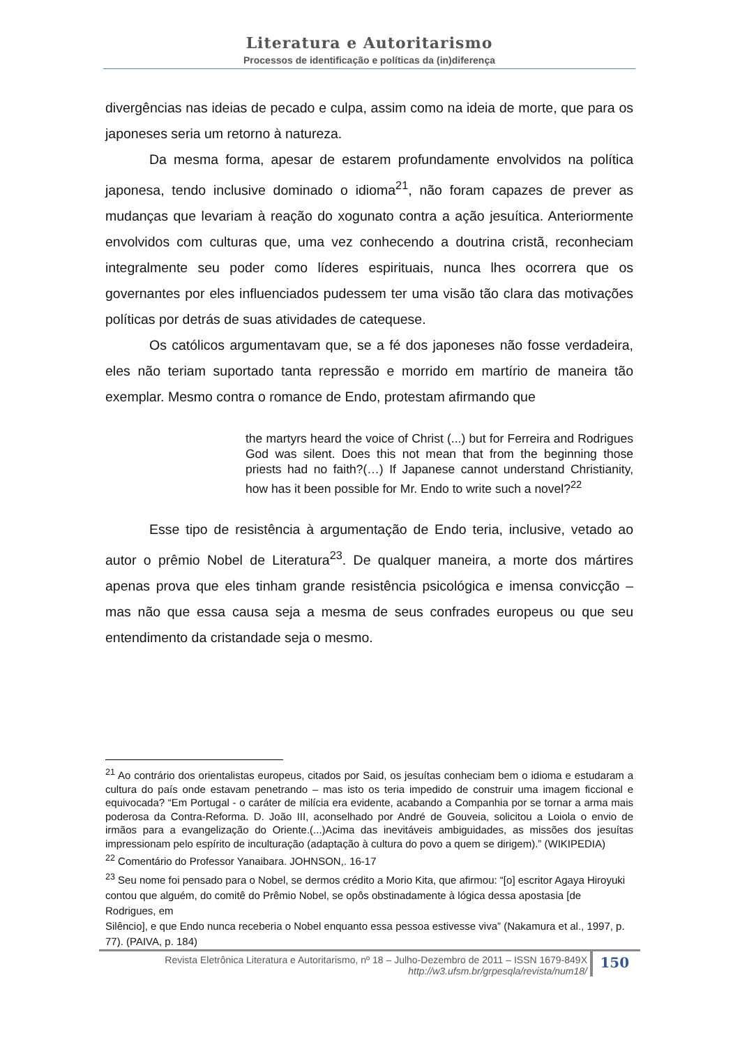Literatura e Autoritarismo
Processos de identificação e políticas da (in)diferença
divergências nas ideias de pecado e culpa, assim como na ideia de morte, que para os japoneses seria um retorno à natureza.
Da mesma forma, apesar de estarem profundamente envolvidos na política japonesa, tendo inclusive dominado o idioma<sup>21</sup>, não foram capazes de prever as mudanças que levariam à reação do xogunato contra a ação jesuítica. Anteriormente envolvidos com culturas que, uma vez conhecendo a doutrina cristã, reconheciam integralmente seu poder como líderes espirituais, nunca lhes ocorrera que os governantes por eles influenciados pudessem ter uma visão tão clara das motivações políticas por detrás de suas atividades de catequese.
Os católicos argumentavam que, se a fé dos japoneses não fosse verdadeira, eles não teriam suportado tanta repressão e morrido em martírio de maneira tão exemplar. Mesmo contra o romance de Endo, protestam afirmando que
the martyrs heard the voice of Christ (...) but for Ferreira and Rodrigues God was silent. Does this not mean that from the beginning those priests had no faith?(…) If Japanese cannot understand Christianity, how has it been possible for Mr. Endo to write such a novel?<sup>22</sup>
Esse tipo de resistência à argumentação de Endo teria, inclusive, vetado ao autor o prêmio Nobel de Literatura<sup>23</sup>. De qualquer maneira, a morte dos mártires apenas prova que eles tinham grande resistência psicológica e imensa convicção – mas não que essa causa seja a mesma de seus confrades europeus ou que seu entendimento da cristandade seja o mesmo.
<sup>21</sup> Ao contrário dos orientalistas europeus, citados por Said, os jesuítas conheciam bem o idioma e estudaram a cultura do país onde estavam penetrando – mas isto os teria impedido de construir uma imagem ficcional e equivocada? “Em Portugal - o caráter de milícia era evidente, acabando a Companhia por se tornar a arma mais poderosa da Contra-Reforma. D. João III, aconselhado por André de Gouveia, solicitou a Loiola o envio de irmãos para a evangelização do Oriente.(...)Acima das inevitáveis ambiguidades, as missões dos jesuítas impressionam pelo espírito de inculturação (adaptação à cultura do povo a quem se dirigem).” (WIKIPEDIA)
<sup>22</sup> Comentário do Professor Yanaibara. JOHNSON,. 16-17
<sup>23</sup> Seu nome foi pensado para o Nobel, se dermos crédito a Morio Kita, que afirmou: “[o] escritor Agaya Hiroyuki contou que alguém, do comitê do Prêmio Nobel, se opôs obstinadamente à lógica dessa apostasia [de Rodrigues, em
Silêncio], e que Endo nunca receberia o Nobel enquanto essa pessoa estivesse viva” (Nakamura et al., 1997, p. 77). (PAIVA, p. 184)
Revista Eletrônica Literatura e Autoritarismo, nº 18 – Julho-Dezembro de 2011 – ISSN 1679-849X
http://w3.ufsm.br/grpesqla/revista/num18/
150